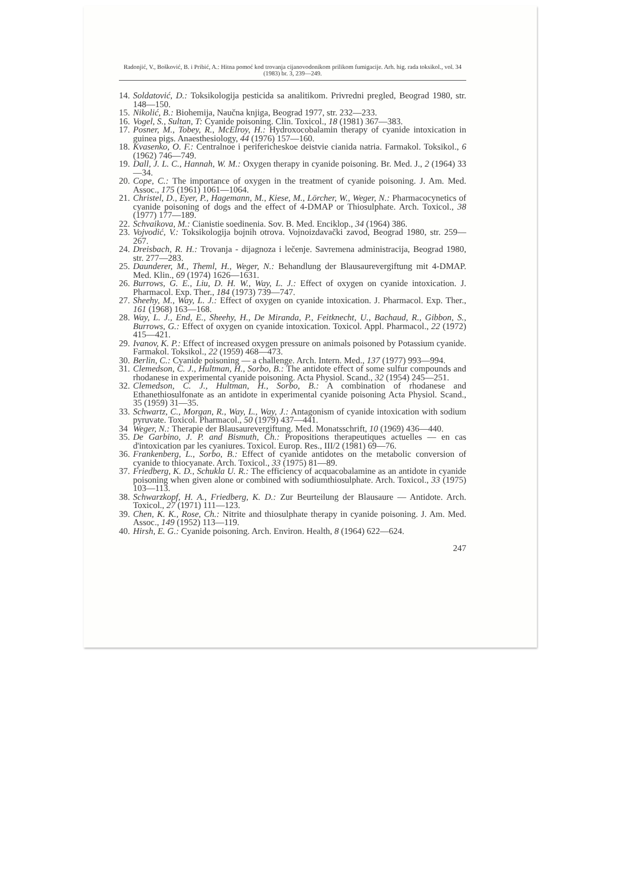Radonjić, V., Bošković, B. i Pribić, A.: Hitna pomoć kod trovanja cijanovodonikom prilikom fumigacije. Arh. hig. rada toksikol., vol. 34 (1983) br. 3, 239—249.
14. Soldatović, D.: Toksikologija pesticida sa analitikom. Privredni pregled, Beograd 1980, str. 148—150.
15. Nikolić, B.: Biohemija, Naučna knjiga, Beograd 1977, str. 232—233.
16. Vogel, S., Sultan, T: Cyanide poisoning. Clin. Toxicol., 18 (1981) 367—383.
17. Posner, M., Tobey, R., McElroy, H.: Hydroxocobalamin therapy of cyanide intoxication in guinea pigs. Anaesthesiology, 44 (1976) 157—160.
18. Kvasenko, O. F.: Centralnoe i perifericheskoe deistvie cianida natria. Farmakol. Toksikol., 6 (1962) 746—749.
19. Dall, J. L. C., Hannah, W. M.: Oxygen therapy in cyanide poisoning. Br. Med. J., 2 (1964) 33—34.
20. Cope, C.: The importance of oxygen in the treatment of cyanide poisoning. J. Am. Med. Assoc., 175 (1961) 1061—1064.
21. Christel, D., Eyer, P., Hagemann, M., Kiese, M., Lörcher, W., Weger, N.: Pharmacocynetics of cyanide poisoning of dogs and the effect of 4-DMAP or Thiosulphate. Arch. Toxicol., 38 (1977) 177—189.
22. Schvaikova, M.: Cianistie soedinenia. Sov. B. Med. Enciklop., 34 (1964) 386.
23. Vojvodić, V.: Toksikologija bojnih otrova. Vojnoizdavački zavod, Beograd 1980, str. 259—267.
24. Dreisbach, R. H.: Trovanja - dijagnoza i lečenje. Savremena administracija, Beograd 1980, str. 277—283.
25. Daunderer, M., Theml, H., Weger, N.: Behandlung der Blausaurevergiftung mit 4-DMAP. Med. Klin., 69 (1974) 1626—1631.
26. Burrows, G. E., Liu, D. H. W., Way, L. J.: Effect of oxygen on cyanide intoxication. J. Pharmacol. Exp. Ther., 184 (1973) 739—747.
27. Sheehy, M., Way, L. J.: Effect of oxygen on cyanide intoxication. J. Pharmacol. Exp. Ther., 161 (1968) 163—168.
28. Way, L. J., End, E., Sheehy, H., De Miranda, P., Feitknecht, U., Bachaud, R., Gibbon, S., Burrows, G.: Effect of oxygen on cyanide intoxication. Toxicol. Appl. Pharmacol., 22 (1972) 415—421.
29. Ivanov, K. P.: Effect of increased oxygen pressure on animals poisoned by Potassium cyanide. Farmakol. Toksikol., 22 (1959) 468—473.
30. Berlin, C.: Cyanide poisoning — a challenge. Arch. Intern. Med., 137 (1977) 993—994.
31. Clemedson, C. J., Hultman, H., Sorbo, B.: The antidote effect of some sulfur compounds and rhodanese in experimental cyanide poisoning. Acta Physiol. Scand., 32 (1954) 245—251.
32. Clemedson, C. J., Hultman, H., Sorbo, B.: A combination of rhodanese and Ethanethiosulfonate as an antidote in experimental cyanide poisoning Acta Physiol. Scand., 35 (1959) 31—35.
33. Schwartz, C., Morgan, R., Way, L., Way, J.: Antagonism of cyanide intoxication with sodium pyruvate. Toxicol. Pharmacol., 50 (1979) 437—441.
34 Weger, N.: Therapie der Blausaurevergiftung. Med. Monatsschrift, 10 (1969) 436—440.
35. De Garbino, J. P. and Bismuth, Ch.: Propositions therapeutiques actuelles — en cas d'intoxication par les cyaniures. Toxicol. Europ. Res., III/2 (1981) 69—76.
36. Frankenberg, L., Sorbo, B.: Effect of cyanide antidotes on the metabolic conversion of cyanide to thiocyanate. Arch. Toxicol., 33 (1975) 81—89.
37. Friedberg, K. D., Schukla U. R.: The efficiency of acquacobalamine as an antidote in cyanide poisoning when given alone or combined with sodiumthiosulphate. Arch. Toxicol., 33 (1975) 103—113.
38. Schwarzkopf, H. A., Friedberg, K. D.: Zur Beurteilung der Blausaure — Antidote. Arch. Toxicol., 27 (1971) 111—123.
39. Chen, K. K., Rose, Ch.: Nitrite and thiosulphate therapy in cyanide poisoning. J. Am. Med. Assoc., 149 (1952) 113—119.
40. Hirsh, E. G.: Cyanide poisoning. Arch. Environ. Health, 8 (1964) 622—624.
247